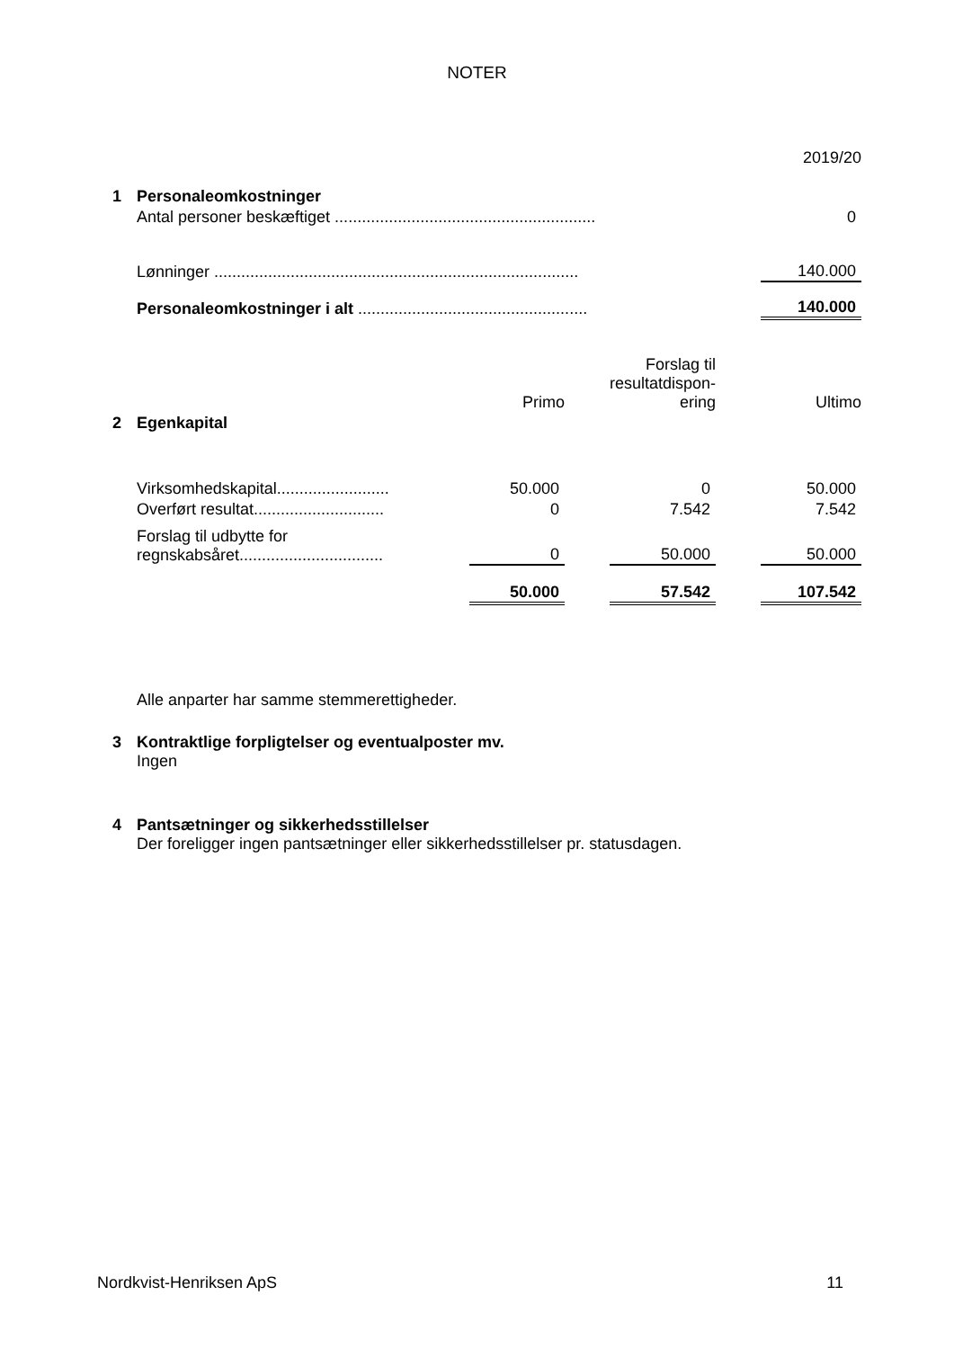NOTER
| | | | 2019/20 |
| 1 | Personaleomkostninger | | |
| | Antal personer beskæftiget .......................................................... | | 0 |
| | Lønninger ................................................................................. | | 140.000 |
| | Personaleomkostninger i alt ................................................... | | 140.000 |
| | | Primo | | Forslag til resultatdispon- ering | | Ultimo |
| 2 | Egenkapital | | | | | |
| | Virksomhedskapital......................... | 50.000 | | 0 | | 50.000 |
| | Overført resultat............................. | 0 | | 7.542 | | 7.542 |
| | Forslag til udbytte for regnskabsåret................................ | 0 | | 50.000 | | 50.000 |
| | | 50.000 | | 57.542 | | 107.542 |
Alle anparter har samme stemmerettigheder.
3 Kontraktlige forpligtelser og eventualposter mv.
Ingen
4 Pantsætninger og sikkerhedsstillelser
Der foreligger ingen pantsætninger eller sikkerhedsstillelser pr. statusdagen.
Nordkvist-Henriksen ApS 11